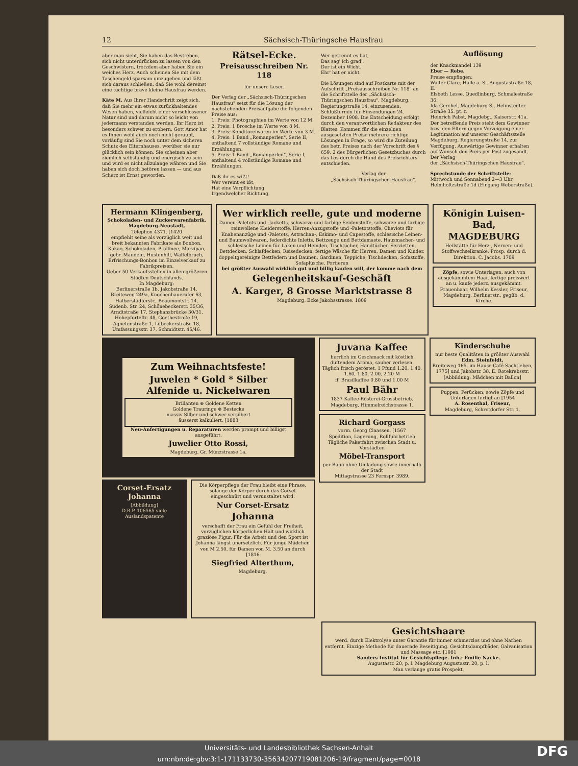12 Sächsisch-Thüringsche Hausfrau
aber man sieht, Sie haben das Bestreben, sich nicht unterdrücken zu lassen von den Geschwistern, trotzdem aber haben Sie ein weiches Herz. Auch scheinen Sie mit dem Taschengeld sparsam umzugehen und läßt sich daraus schließen, daß Sie wohl dereinst eine tüchtige brave kleine Hausfrau werden.
Käte M. Aus Ihrer Handschrift zeigt sich, daß Sie mehr ein etwas zurückhaltendes Wesen haben, vielleicht einer verschlossener Natur sind und darum nicht so leicht von jedermann verstanden werden. Ihr Herz ist besonders schwer zu erobern. Gott Amor hat es Ihnen wohl auch noch nicht geraubt, vorläufig sind Sie noch unter dem sicheren Schutz des Elternhauses, worüber sie nur glücklich sein können. Sie scheinen aber ziemlich selbständig und energisch zu sein und wird es nicht allzulange währen und Sie haben sich doch betören lassen — und aus Scherz ist Ernst geworden.
Rätsel-Ecke.
Preisausschreiben Nr. 118
für unsere Leser.
Der Verlag der „Sächsisch-Thüringschen Hausfrau" setzt für die Lösung der nachstehenden Preisaufgabe die folgenden Preise aus:
1. Preis: Photographien im Werte von 12 M.
2. Preis: 1 Brosche im Werte von 8 M.
3. Preis: Konditoreiwaren im Werte von 3 M.
4. Preis: 1 Band „Romanperlen", Serie II, enthaltend 7 vollständige Romane und Erzählungen.
5. Preis: 1 Band „Romanperlen", Serie I, enthaltend 4 vollständige Romane und Erzählungen.
Daß ihr es wißt!
Wer vereint es ißt,
Hat eine Verpflichtung
Irgendwelcher Richtung.
Wer getrennt es hat,
Das sag' ich grad',
Der ist ein Wicht,
Ehr' hat er nicht.
Die Lösungen sind auf Postkarte mit der Aufschrift „Preisausschreiben Nr. 118" an die Schriftstelle der „Sächsisch-Thüringschen Hausfrau", Magdeburg, Regierungstraße 14, einzusenden. Schlußtermin für Einsendungen 24. Dezember 1908. Die Entscheidung erfolgt durch den verantwortlichen Redakteur des Blattes. Kommen für die einzelnen ausgesetzten Preise mehrere richtige Lösungen in Frage, so wird die Zuteilung des betr. Preises nach der Vorschrift des § 659, 2 des Bürgerlichen Gesetzbuches durch das Los durch die Hand des Preisrichters entschieden.
Verlag der
„Sächsisch-Thüringschen Hausfrau".
Auflösung
der Knackmandel 139
Eber — Rebe.
Preise empfingen:
Walter Clare, Halle a. S., Augustastraße 18, II.
Elsbeth Lesse, Quedlinburg, Schmalestraße 36.
Ida Gerchel, Magdeburg-S., Helmstedter Straße 35. pt. r.
Heinrich Pabst, Magdebg., Kaiserstr. 41a.
Der betreffende Preis steht dem Gewinner bzw. den Eltern gegen Vorzeigung einer Legitimation auf unserer Geschäftsstelle Magdeburg, Regierungstraße 14, zur Verfügung. Auswärtige Gewinner erhalten auf Wunsch den Preis per Post zugesandt.
Der Verlag
der „Sächsisch-Thüringschen Hausfrau".
Sprechstunde der Schriftstelle:
Mittwoch und Sonnabend 2—3 Uhr, Helmholtzstraße 1d (Eingang Weberstraße).
Hermann Klingenberg,
Schokoladen- und Zuckerwarenfabrik, Magdeburg-Neustadt,
Telephon 4371, [1420
empfiehlt seine als vorzüglich weit und breit bekannten Fabrikate als Bonbon, Kakao, Schokoladen, Prallinee, Marzipan, gebr. Mandeln, Hustenhilf, Waffelbruch, Erfrischungs-Bonbon im Einzelverkauf zu Fabrikpreisen.
Ueber 50 Verkaufsstellen in allen größeren Städten Deutschlands.
In Magdeburg:
Berlinerstraße 1b, Jakobstraße 14, Breiteweg 249a, Knochenhauerufer 63, Halberstädterstr., Beaumontstr. 14, Sudenb. Str. 24, Schönebeckerstr. 35/36, Arndtstraße 17, Stephansbrücke 30/31, Hohepforteftr. 48, Goethestraße 19, Agnetenstraße 1, Lübeckerstraße 18, Umfassungsstr. 37, Schmidtstr. 45/46.
Wer wirklich reelle, gute und moderne
Damen-Paletots und -Jacketts, schwarze und farbige Seidenstoffe, schwarze und farbige reinwollene Kleiderstoffe, Herren-Anzugstoffe und -Paletotstoffe, Cheviots für Knabenanzüge und -Paletots, Astrachan-, Eskimo- und Capestoffe, schlesische Leinen- und Baumwollwaren, federdichte Inletts, Bettzeuge und Bettdamaste, Hausmacher- und schlesische Leinen für Laken und Hemden, Tischtücher, Handtücher, Servietten, Bettdecken, Schlafdecken, Reisedecken, fertige Wäsche für Herren, Damen und Kinder, doppeltgereinigte Bettfedern und Daunen, Gardinen, Teppiche, Tischdecken, Sofastoffe, Sofaplüsche, Portieren
bei größter Auswahl wirklich gut und billig kaufen will, der komme nach dem
Gelegenheitskauf-Geschäft
A. Karger, 8 Grosse Marktstrasse 8
Magdeburg, Ecke Jakobsstrasse. 1809
Königin Luisen-Bad, MAGDEBURG
Heilstätte für Herz-, Nerven- und Stoffwechselkranke. Prosp. durch d. Direktion. C. Jacobs. 1709
Zöpfe, sowie Unterlagen, auch von ausgekämmtem Haar, fertige preiswert an u. kaufe jederz. ausgekämmt. Frauenhaar. Wilhelm Kessler, Friseur, Magdeburg, Berlinerstr., gegüb. d. Kirche.
Zum Weihnachtsfeste!
Juwelen * Gold * Silber
Alfenide u. Nickelwaren
Brillanten ⊛ Goldene Ketten
Goldene Trauringe ⊛ Bestecke
massiv Silber und schwer versilbert
äusserst kalkuliert. [1883
Neu-Anfertigungen u. Reparaturen werden prompt und billigst ausgeführt.
Juwelier Otto Rossi,
Magdeburg, Gr. Münzstrasse 1a.
Corset-Ersatz Johanna
[Abbildung]
D.R.P. 106565 viele Auslandspatente
Die Körperpflege der Frau bleibt eine Phrase, solange der Körper durch das Corset eingeschnürt und verunstaltet wird.
Nur Corset-Ersatz
Johanna
verschafft der Frau ein Gefühl der Freiheit, vorzüglichen körperlichen Halt und wirklich graziöse Figur. Für die Arbeit und den Sport ist Johanna längst unersetzlich. Für junge Mädchen von M 2.50, für Damen von M. 3.50 an durch [1816
Siegfried Alterthum,
Magdeburg.
Juvana Kaffee
herrlich im Geschmack mit köstlich duftendem Aroma, sauber verlesen.
Täglich frisch geröstet, 1 Pfund 1.20, 1.40, 1.60, 1.80, 2.00, 2.20 M
ff. Brasilkaffee 0.80 und 1.00 M
Paul Bähr
1837 Kaffee-Rösterei-Grossbetrieb, Magdeburg, Himmelreichstrasse 1.
Richard Gorgass
vorm. Georg Claassen. [1567
Spedition, Lagerung, Rollfuhrbetrieb
Tägliche Paketfahrt zwischen Stadt u. Vorstädten
Möbel-Transport
per Bahn ohne Umladung sowie innerhalb der Stadt
Mittagstrasse 23 Fernspr. 3989.
Kinderschuhe
nur beste Qualitäten in größter Auswahl
Edm. Steinfeldt,
Breiteweg 165, im Hause Café Sachtleben, 1775] und Jakobstr. 38, E. Rotekrebsstr.
[Abbildung: Mädchen mit Ballon]
Puppen, Perücken, sowie Zöpfe und Unterlagen fertigt an [1954
A. Rosenthal, Friseur,
Magdeburg, Schrotdorfer Str. 1.
Gesichtshaare
werd. durch Elektrolyse unter Garantie für immer schmerzlos und ohne Narben entfernt. Einzige Methode für dauernde Beseitigung. Gesichtsdampfbäder. Galvanisation und Massage etc. [1981
Sanders Institut für Gesichtspflege. Inh.: Emilie Nacke.
Augustastr. 20, p. l. Magdeburg Augustastr. 20, p. l.
Man verlange gratis Prospekt.
Universitäts- und Landesbibliothek Sachsen-Anhalt
urn:nbn:de:gbv:3:1-171133730-35634207719081206-19/fragment/page=0018
DFG